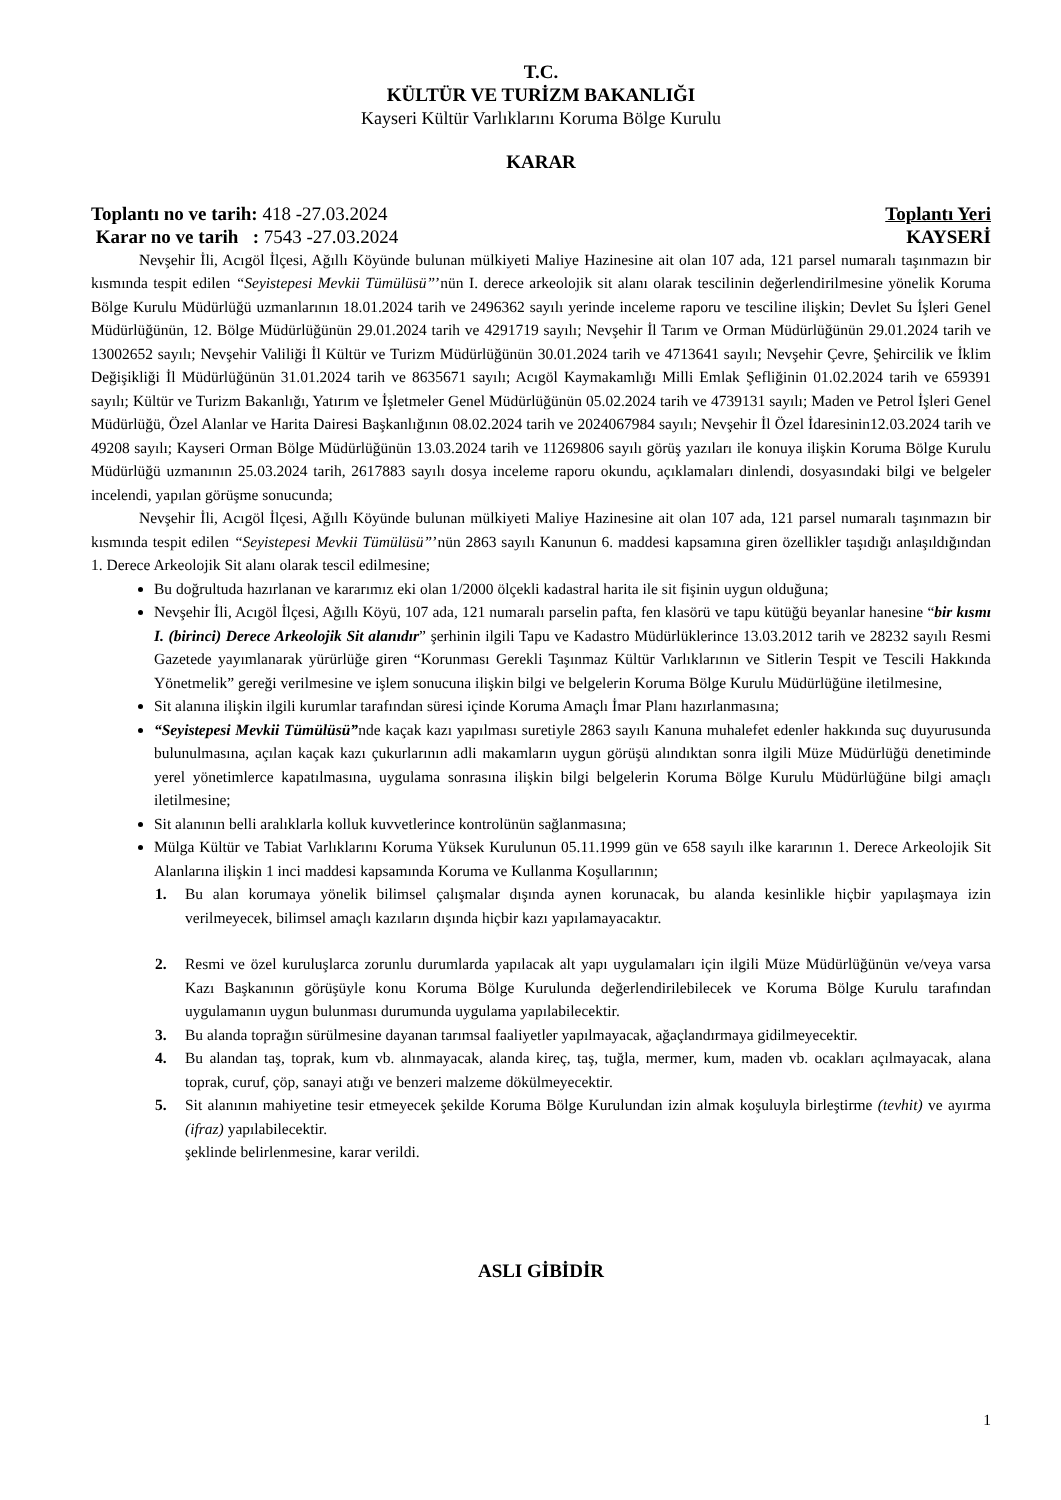T.C.
KÜLTÜR VE TURİZM BAKANLIĞI
Kayseri Kültür Varlıklarını Koruma Bölge Kurulu
KARAR
Toplantı no ve tarih: 418 -27.03.2024 Toplantı Yeri
Karar no ve tarih : 7543 -27.03.2024 KAYSERİ
Nevşehir İli, Acıgöl İlçesi, Ağıllı Köyünde bulunan mülkiyeti Maliye Hazinesine ait olan 107 ada, 121 parsel numaralı taşınmazın bir kısmında tespit edilen “Seyistepesi Mevkii Tümülüsü”’nün I. derece arkeolojik sit alanı olarak tescilinin değerlendirilmesine yönelik Koruma Bölge Kurulu Müdürlüğü uzmanlarının 18.01.2024 tarih ve 2496362 sayılı yerinde inceleme raporu ve tesciline ilişkin; Devlet Su İşleri Genel Müdürlüğünün, 12. Bölge Müdürlüğünün 29.01.2024 tarih ve 4291719 sayılı; Nevşehir İl Tarım ve Orman Müdürlüğünün 29.01.2024 tarih ve 13002652 sayılı; Nevşehir Valiliği İl Kültür ve Turizm Müdürlüğünün 30.01.2024 tarih ve 4713641 sayılı; Nevşehir Çevre, Şehircilik ve İklim Değişikliği İl Müdürlüğünün 31.01.2024 tarih ve 8635671 sayılı; Acıgöl Kaymakamlığı Milli Emlak Şefliğinin 01.02.2024 tarih ve 659391 sayılı; Kültür ve Turizm Bakanlığı, Yatırım ve İşletmeler Genel Müdürlüğünün 05.02.2024 tarih ve 4739131 sayılı; Maden ve Petrol İşleri Genel Müdürlüğü, Özel Alanlar ve Harita Dairesi Başkanlığının 08.02.2024 tarih ve 2024067984 sayılı; Nevşehir İl Özel İdaresinin12.03.2024 tarih ve 49208 sayılı; Kayseri Orman Bölge Müdürlüğünün 13.03.2024 tarih ve 11269806 sayılı görüş yazıları ile konuya ilişkin Koruma Bölge Kurulu Müdürlüğü uzmanının 25.03.2024 tarih, 2617883 sayılı dosya inceleme raporu okundu, açıklamaları dinlendi, dosyasındaki bilgi ve belgeler incelendi, yapılan görüşme sonucunda;
Nevşehir İli, Acıgöl İlçesi, Ağıllı Köyünde bulunan mülkiyeti Maliye Hazinesine ait olan 107 ada, 121 parsel numaralı taşınmazın bir kısmında tespit edilen “Seyistepesi Mevkii Tümülüsü”’nün 2863 sayılı Kanunun 6. maddesi kapsamına giren özellikler taşıdığı anlaşıldığından 1. Derece Arkeolojik Sit alanı olarak tescil edilmesine;
Bu doğrultuda hazırlanan ve kararımız eki olan 1/2000 ölçekli kadastral harita ile sit fişinin uygun olduğuna;
Nevşehir İli, Acıgöl İlçesi, Ağıllı Köyü, 107 ada, 121 numaralı parselin pafta, fen klasörü ve tapu kütüğü beyanlar hanesine “bir kısmı I. (birinci) Derece Arkeolojik Sit alanıdır” şerhinin ilgili Tapu ve Kadastro Müdürlüklerince 13.03.2012 tarih ve 28232 sayılı Resmi Gazetede yayımlanarak yürürlüğe giren “Korunması Gerekli Taşınmaz Kültür Varlıklarının ve Sitlerin Tespit ve Tescili Hakkında Yönetmelik” gereği verilmesine ve işlem sonucuna ilişkin bilgi ve belgelerin Koruma Bölge Kurulu Müdürlüğüne iletilmesine,
Sit alanına ilişkin ilgili kurumlar tarafından süresi içinde Koruma Amaçlı İmar Planı hazırlanmasına;
“Seyistepesi Mevkii Tümülüsü”nde kaçak kazı yapılması suretiyle 2863 sayılı Kanuna muhalefet edenler hakkında suç duyurusunda bulunulmasına, açılan kaçak kazı çukurlarının adli makamların uygun görüşü alındıktan sonra ilgili Müze Müdürlüğü denetiminde yerel yönetimlerce kapatılmasına, uygulama sonrasına ilişkin bilgi belgelerin Koruma Bölge Kurulu Müdürlüğüne bilgi amaçlı iletilmesine;
Sit alanının belli aralıklarla kolluk kuvvetlerince kontrolünün sağlanmasına;
Mülga Kültür ve Tabiat Varlıklarını Koruma Yüksek Kurulunun 05.11.1999 gün ve 658 sayılı ilke kararının 1. Derece Arkeolojik Sit Alanlarına ilişkin 1 inci maddesi kapsamında Koruma ve Kullanma Koşullarının;
1. Bu alan korumaya yönelik bilimsel çalışmalar dışında aynen korunacak, bu alanda kesinlikle hiçbir yapılaşmaya izin verilmeyecek, bilimsel amaçlı kazıların dışında hiçbir kazı yapılamayacaktır.
2. Resmi ve özel kuruluşlarca zorunlu durumlarda yapılacak alt yapı uygulamaları için ilgili Müze Müdürlüğünün ve/veya varsa Kazı Başkanının görüşüyle konu Koruma Bölge Kurulunda değerlendirilebilecek ve Koruma Bölge Kurulu tarafından uygulamanın uygun bulunması durumunda uygulama yapılabilecektir.
3. Bu alanda toprağın sürülmesine dayanan tarımsal faaliyetler yapılmayacak, ağaçlandırmaya gidilmeyecektir.
4. Bu alandan taş, toprak, kum vb. alınmayacak, alanda kireç, taş, tuğla, mermer, kum, maden vb. ocakları açılmayacak, alana toprak, curuf, çöp, sanayi atığı ve benzeri malzeme dökülmeyecektir.
5. Sit alanının mahiyetine tesir etmeyecek şekilde Koruma Bölge Kurulundan izin almak koşuluyla birleştirme (tevhit) ve ayırma (ifraz) yapılabilecektir.
şeklinde belirlenmesine, karar verildi.
ASLI GİBİDİR
1